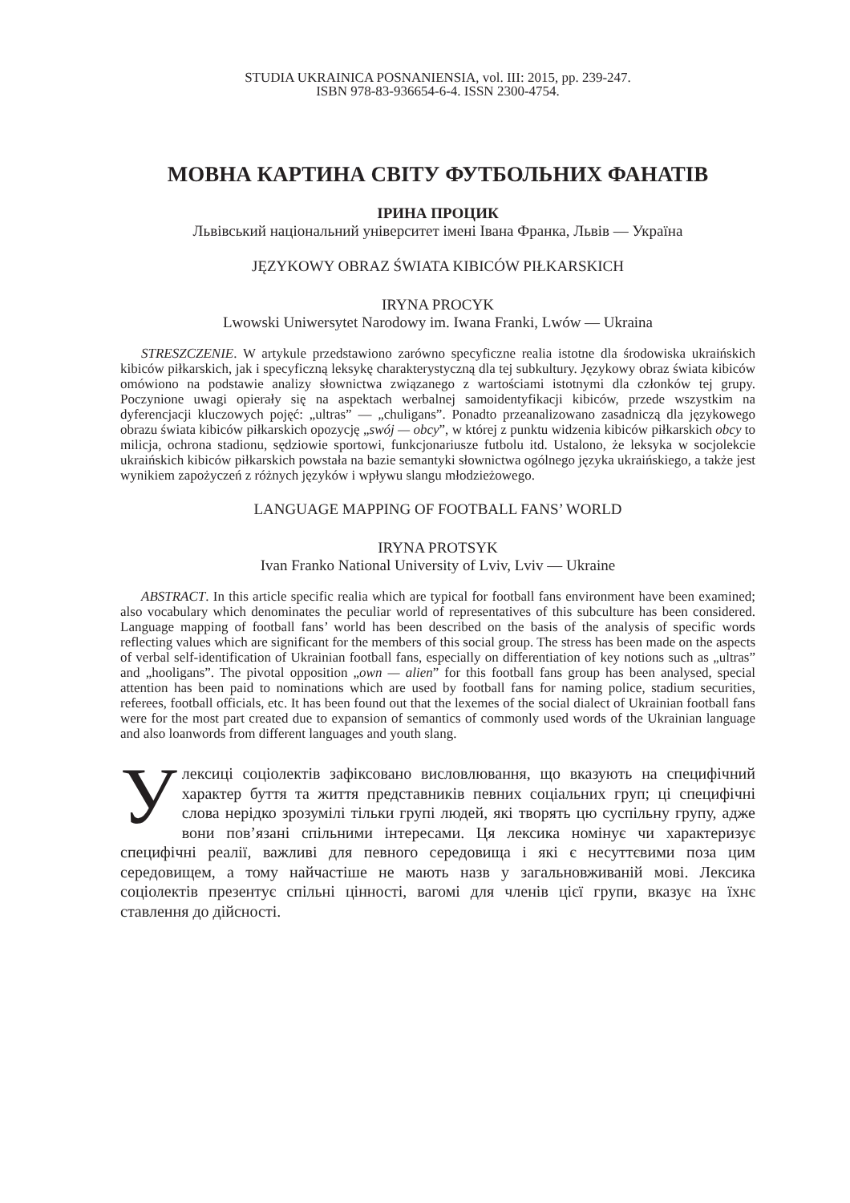STUDIA UKRAINICA POSNANIENSIA, vol. III: 2015, pp. 239-247.
ISBN 978-83-936654-6-4. ISSN 2300-4754.
МОВНА КАРТИНА СВІТУ ФУТБОЛЬНИХ ФАНАТІВ
ІРИНА ПРОЦИК
Львівський національний університет імені Івана Франка, Львів — Україна
JĘZYKOWY OBRAZ ŚWIATA KIBICÓW PIŁKARSKICH
IRYNA PROCYK
Lwowski Uniwersytet Narodowy im. Iwana Franki, Lwów — Ukraina
STRESZCZENIE. W artykule przedstawiono zarówno specyficzne realia istotne dla środowiska ukraińskich kibiców piłkarskich, jak i specyficzną leksykę charakterystyczną dla tej subkultury. Językowy obraz świata kibiców omówiono na podstawie analizy słownictwa związanego z wartościami istotnymi dla członków tej grupy. Poczynione uwagi opierały się na aspektach werbalnej samoidentyfikacji kibiców, przede wszystkim na dyferencjacji kluczowych pojęć: „ultras” — „chuligans”. Ponadto przeanalizowano zasadniczą dla językowego obrazu świata kibiców piłkarskich opozycję „swój — obcy”, w której z punktu widzenia kibiców piłkarskich obcy to milicja, ochrona stadionu, sędziowie sportowi, funkcjonariusze futbolu itd. Ustalono, że leksyka w socjolekcie ukraińskich kibiców piłkarskich powstała na bazie semantyki słownictwa ogólnego języka ukraińskiego, a także jest wynikiem zapożyczeń z różnych języków i wpływu slangu młodzieżowego.
LANGUAGE MAPPING OF FOOTBALL FANS’ WORLD
IRYNA PROTSYK
Ivan Franko National University of Lviv, Lviv — Ukraine
ABSTRACT. In this article specific realia which are typical for football fans environment have been examined; also vocabulary which denominates the peculiar world of representatives of this subculture has been considered. Language mapping of football fans’ world has been described on the basis of the analysis of specific words reflecting values which are significant for the members of this social group. The stress has been made on the aspects of verbal self-identification of Ukrainian football fans, especially on differentiation of key notions such as „ultras” and „hooligans”. The pivotal opposition „own — alien” for this football fans group has been analysed, special attention has been paid to nominations which are used by football fans for naming police, stadium securities, referees, football officials, etc. It has been found out that the lexemes of the social dialect of Ukrainian football fans were for the most part created due to expansion of semantics of commonly used words of the Ukrainian language and also loanwords from different languages and youth slang.
Улексиці соціолектів зафіксовано висловлювання, що вказують на специфічний характер буття та життя представників певних соціальних груп; ці специфічні слова нерідко зрозумілі тільки групі людей, які творять цю суспільну групу, адже вони пов’язані спільними інтересами. Ця лексика номінує чи характеризує специфічні реалії, важливі для певного середовища і які є несуттєвими поза цим середовищем, а тому найчастіше не мають назв у загальновживаній мові. Лексика соціолектів презентує спільні цінності, вагомі для членів цієї групи, вказує на їхнє ставлення до дійсності.